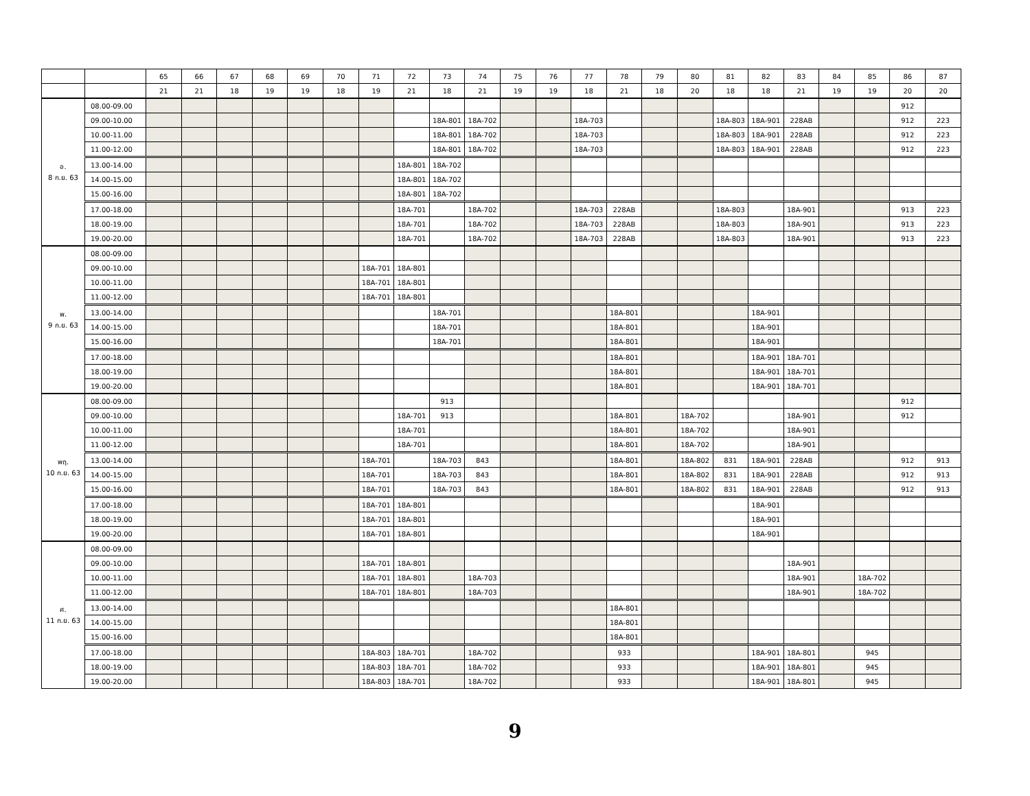| | | 65 | 66 | 67 | 68 | 69 | 70 | 71 | 72 | 73 | 74 | 75 | 76 | 77 | 78 | 79 | 80 | 81 | 82 | 83 | 84 | 85 | 86 | 87 |
| --- | --- | --- | --- | --- | --- | --- | --- | --- | --- | --- | --- | --- | --- | --- | --- | --- | --- | --- | --- | --- | --- | --- | --- | --- |
| | | 21 | 21 | 18 | 19 | 19 | 18 | 19 | 21 | 18 | 21 | 19 | 19 | 18 | 21 | 18 | 20 | 18 | 18 | 21 | 19 | 19 | 20 | 20 |
| อ. 8 ก.ย. 63 | 08.00-09.00 | | | | | | | | | | | | | | | | | | | | | | 912 | |
| | 09.00-10.00 | | | | | | | | | 18A-801 | 18A-702 | | | 18A-703 | | | | 18A-803 | 18A-901 | 228AB | | | 912 | 223 |
| | 10.00-11.00 | | | | | | | | | 18A-801 | 18A-702 | | | 18A-703 | | | | 18A-803 | 18A-901 | 228AB | | | 912 | 223 |
| | 11.00-12.00 | | | | | | | | | 18A-801 | 18A-702 | | | 18A-703 | | | | 18A-803 | 18A-901 | 228AB | | | 912 | 223 |
| | 13.00-14.00 | | | | | | | | 18A-801 | 18A-702 | | | | | | | | | | | | | | |
| | 14.00-15.00 | | | | | | | | 18A-801 | 18A-702 | | | | | | | | | | | | | | |
| | 15.00-16.00 | | | | | | | | 18A-801 | 18A-702 | | | | | | | | | | | | | | |
| | 17.00-18.00 | | | | | | | | 18A-701 | | 18A-702 | | | 18A-703 | 228AB | | | 18A-803 | | 18A-901 | | | 913 | 223 |
| | 18.00-19.00 | | | | | | | | 18A-701 | | 18A-702 | | | 18A-703 | 228AB | | | 18A-803 | | 18A-901 | | | 913 | 223 |
| | 19.00-20.00 | | | | | | | | 18A-701 | | 18A-702 | | | 18A-703 | 228AB | | | 18A-803 | | 18A-901 | | | 913 | 223 |
| พ. 9 ก.ย. 63 | 08.00-09.00 | | | | | | | | | | | | | | | | | | | | | | | |
| | 09.00-10.00 | | | | | | | 18A-701 | 18A-801 | | | | | | | | | | | | | | | |
| | 10.00-11.00 | | | | | | | 18A-701 | 18A-801 | | | | | | | | | | | | | | | |
| | 11.00-12.00 | | | | | | | 18A-701 | 18A-801 | | | | | | | | | | | | | | | |
| | 13.00-14.00 | | | | | | | | | 18A-701 | | | | | 18A-801 | | | | 18A-901 | | | | | |
| | 14.00-15.00 | | | | | | | | | 18A-701 | | | | | 18A-801 | | | | 18A-901 | | | | | |
| | 15.00-16.00 | | | | | | | | | 18A-701 | | | | | 18A-801 | | | | 18A-901 | | | | | |
| | 17.00-18.00 | | | | | | | | | | | | | | 18A-801 | | | | 18A-901 | 18A-701 | | | | |
| | 18.00-19.00 | | | | | | | | | | | | | | 18A-801 | | | | 18A-901 | 18A-701 | | | | |
| | 19.00-20.00 | | | | | | | | | | | | | | 18A-801 | | | | 18A-901 | 18A-701 | | | | |
| พฤ. 10 ก.ย. 63 | 08.00-09.00 | | | | | | | | | 913 | | | | | | | | | | | | | 912 | |
| | 09.00-10.00 | | | | | | | | 18A-701 | 913 | | | | | 18A-801 | | 18A-702 | | | 18A-901 | | | 912 | |
| | 10.00-11.00 | | | | | | | | 18A-701 | | | | | | 18A-801 | | 18A-702 | | | 18A-901 | | | | |
| | 11.00-12.00 | | | | | | | | 18A-701 | | | | | | 18A-801 | | 18A-702 | | | 18A-901 | | | | |
| | 13.00-14.00 | | | | | | | 18A-701 | | 18A-703 | 843 | | | | 18A-801 | | 18A-802 | 831 | 18A-901 | 228AB | | | 912 | 913 |
| | 14.00-15.00 | | | | | | | 18A-701 | | 18A-703 | 843 | | | | 18A-801 | | 18A-802 | 831 | 18A-901 | 228AB | | | 912 | 913 |
| | 15.00-16.00 | | | | | | | 18A-701 | | 18A-703 | 843 | | | | 18A-801 | | 18A-802 | 831 | 18A-901 | 228AB | | | 912 | 913 |
| | 17.00-18.00 | | | | | | | 18A-701 | 18A-801 | | | | | | | | | | 18A-901 | | | | | |
| | 18.00-19.00 | | | | | | | 18A-701 | 18A-801 | | | | | | | | | | 18A-901 | | | | | |
| | 19.00-20.00 | | | | | | | 18A-701 | 18A-801 | | | | | | | | | | 18A-901 | | | | | |
| ศ. 11 ก.ย. 63 | 08.00-09.00 | | | | | | | | | | | | | | | | | | | | | | | |
| | 09.00-10.00 | | | | | | | 18A-701 | 18A-801 | | | | | | | | | | | 18A-901 | | | | |
| | 10.00-11.00 | | | | | | | 18A-701 | 18A-801 | | 18A-703 | | | | | | | | | 18A-901 | | 18A-702 | | |
| | 11.00-12.00 | | | | | | | 18A-701 | 18A-801 | | 18A-703 | | | | | | | | | 18A-901 | | 18A-702 | | |
| | 13.00-14.00 | | | | | | | | | | | | | | 18A-801 | | | | | | | | | |
| | 14.00-15.00 | | | | | | | | | | | | | | 18A-801 | | | | | | | | | |
| | 15.00-16.00 | | | | | | | | | | | | | | 18A-801 | | | | | | | | | |
| | 17.00-18.00 | | | | | | | 18A-803 | 18A-701 | | 18A-702 | | | | 933 | | | | 18A-901 | 18A-801 | | 945 | | |
| | 18.00-19.00 | | | | | | | 18A-803 | 18A-701 | | 18A-702 | | | | 933 | | | | 18A-901 | 18A-801 | | 945 | | |
| | 19.00-20.00 | | | | | | | 18A-803 | 18A-701 | | 18A-702 | | | | 933 | | | | 18A-901 | 18A-801 | | 945 | | |
9